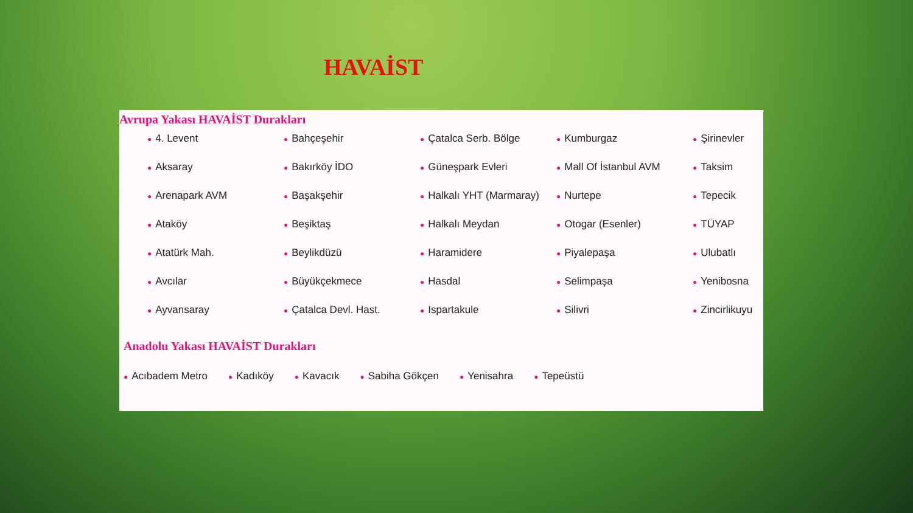HAVAİST
Avrupa Yakası HAVAİST Durakları
● 4. Levent ● Bahçeşehir ● Çatalca Serb. Bölge ● Kumburgaz ● Şirinevler ● Aksaray ● Bakırköy İDO ● Güneşpark Evleri ● Mall Of İstanbul AVM ● Taksim ● Arenapark AVM ● Başakşehir ● Halkalı YHT (Marmaray) ● Nurtepe ● Tepecik ● Ataköy ● Beşiktaş ● Halkalı Meydan ● Otogar (Esenler) ● TÜYAP ● Atatürk Mah. ● Beylikdüzü ● Haramidere ● Piyalepaşa ● Ulubatlı ● Avcılar ● Büyükçekmece ● Hasdal ● Selimpaşa ● Yenibosna ● Ayvansaray ● Çatalca Devl. Hast. ● Ispartakule ● Silivri ● Zincirlikuyu
Anadolu Yakası HAVAİST Durakları
● Acıbadem Metro ● Kadıköy ● Kavacık ● Sabiha Gökçen ● Yenisahra ● Tepeüstü